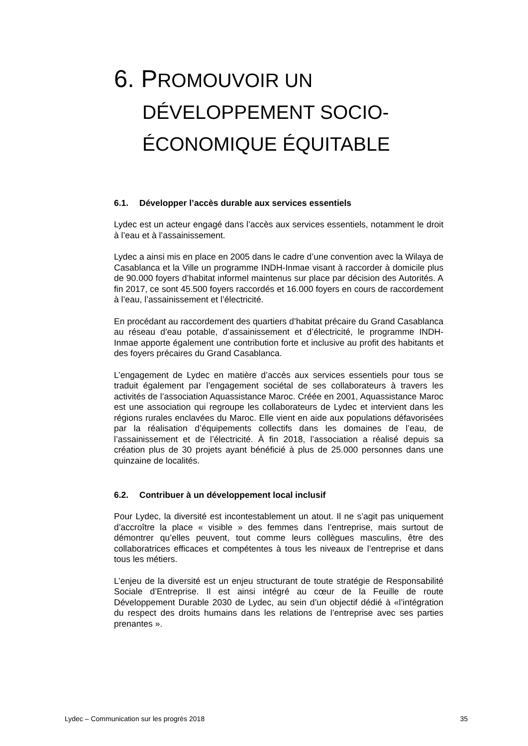6. PROMOUVOIR UN DÉVELOPPEMENT SOCIO-ÉCONOMIQUE ÉQUITABLE
6.1. Développer l’accès durable aux services essentiels
Lydec est un acteur engagé dans l’accès aux services essentiels, notamment le droit à l’eau et à l’assainissement.
Lydec a ainsi mis en place en 2005 dans le cadre d’une convention avec la Wilaya de Casablanca et la Ville un programme INDH-Inmae visant à raccorder à domicile plus de 90.000 foyers d’habitat informel maintenus sur place par décision des Autorités. A fin 2017, ce sont 45.500 foyers raccordés et 16.000 foyers en cours de raccordement à l’eau, l’assainissement et l’électricité.
En procédant au raccordement des quartiers d’habitat précaire du Grand Casablanca au réseau d’eau potable, d’assainissement et d’électricité, le programme INDH-Inmae apporte également une contribution forte et inclusive au profit des habitants et des foyers précaires du Grand Casablanca.
L’engagement de Lydec en matière d’accès aux services essentiels pour tous se traduit également par l’engagement sociétal de ses collaborateurs à travers les activités de l’association Aquassistance Maroc. Créée en 2001, Aquassistance Maroc est une association qui regroupe les collaborateurs de Lydec et intervient dans les régions rurales enclavées du Maroc. Elle vient en aide aux populations défavorisées par la réalisation d’équipements collectifs dans les domaines de l’eau, de l’assainissement et de l’électricité. À fin 2018, l’association a réalisé depuis sa création plus de 30 projets ayant bénéficié à plus de 25.000 personnes dans une quinzaine de localités.
6.2. Contribuer à un développement local inclusif
Pour Lydec, la diversité est incontestablement un atout. Il ne s’agit pas uniquement d’accroître la place « visible » des femmes dans l’entreprise, mais surtout de démontrer qu’elles peuvent, tout comme leurs collègues masculins, être des collaboratrices efficaces et compétentes à tous les niveaux de l’entreprise et dans tous les métiers.
L’enjeu de la diversité est un enjeu structurant de toute stratégie de Responsabilité Sociale d’Entreprise. Il est ainsi intégré au cœur de la Feuille de route Développement Durable 2030 de Lydec, au sein d’un objectif dédié à «l’intégration du respect des droits humains dans les relations de l’entreprise avec ses parties prenantes ».
Lydec – Communication sur les progrès 2018 35